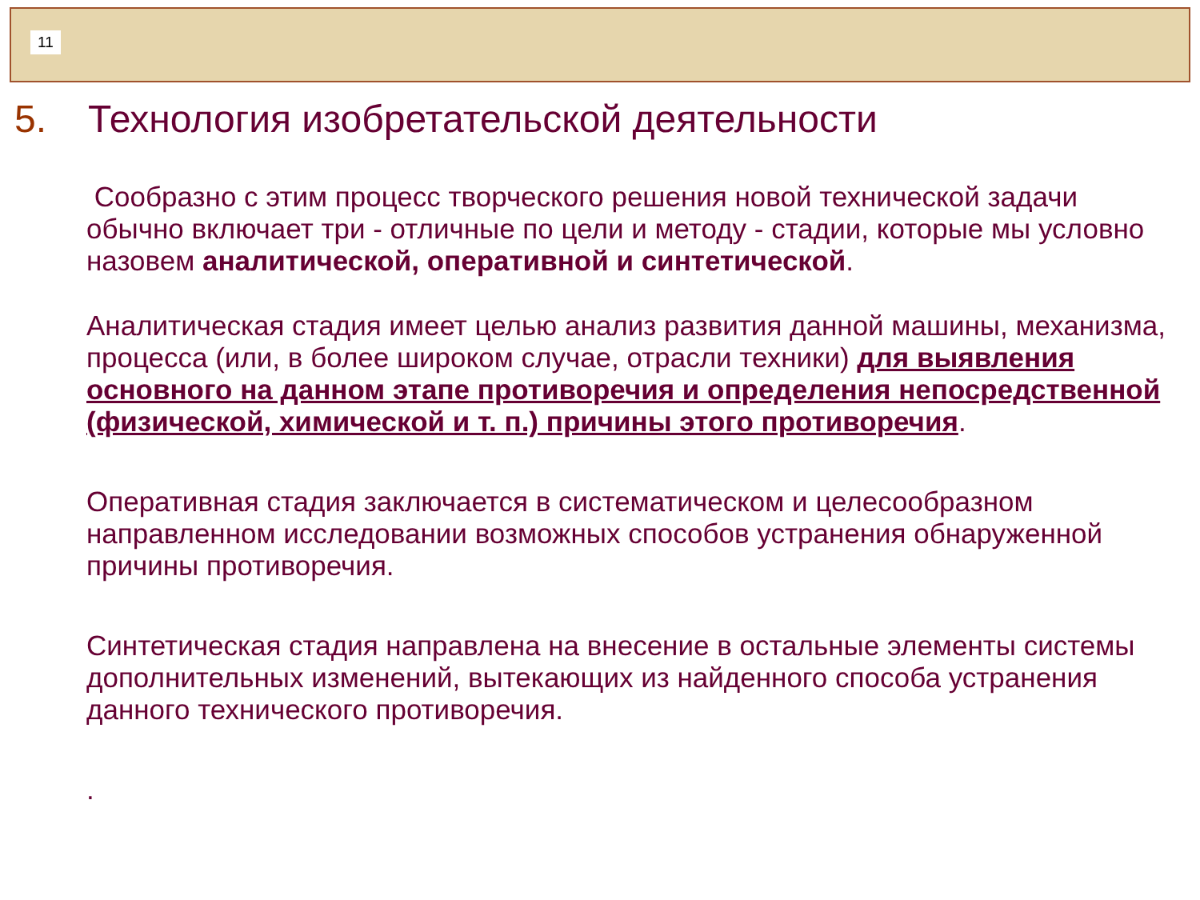11
5. Технология изобретательской деятельности
Сообразно с этим процесс творческого решения новой технической задачи обычно включает три - отличные по цели и методу - стадии, которые мы условно назовем аналитической, оперативной и синтетической.
Аналитическая стадия имеет целью анализ развития данной машины, механизма, процесса (или, в более широком случае, отрасли техники) для выявления основного на данном этапе противоречия и определения непосредственной (физической, химической и т. п.) причины этого противоречия.
Оперативная стадия заключается в систематическом и целесообразном направленном исследовании возможных способов устранения обнаруженной причины противоречия.
Синтетическая стадия направлена на внесение в остальные элементы системы дополнительных изменений, вытекающих из найденного способа устранения данного технического противоречия.
.